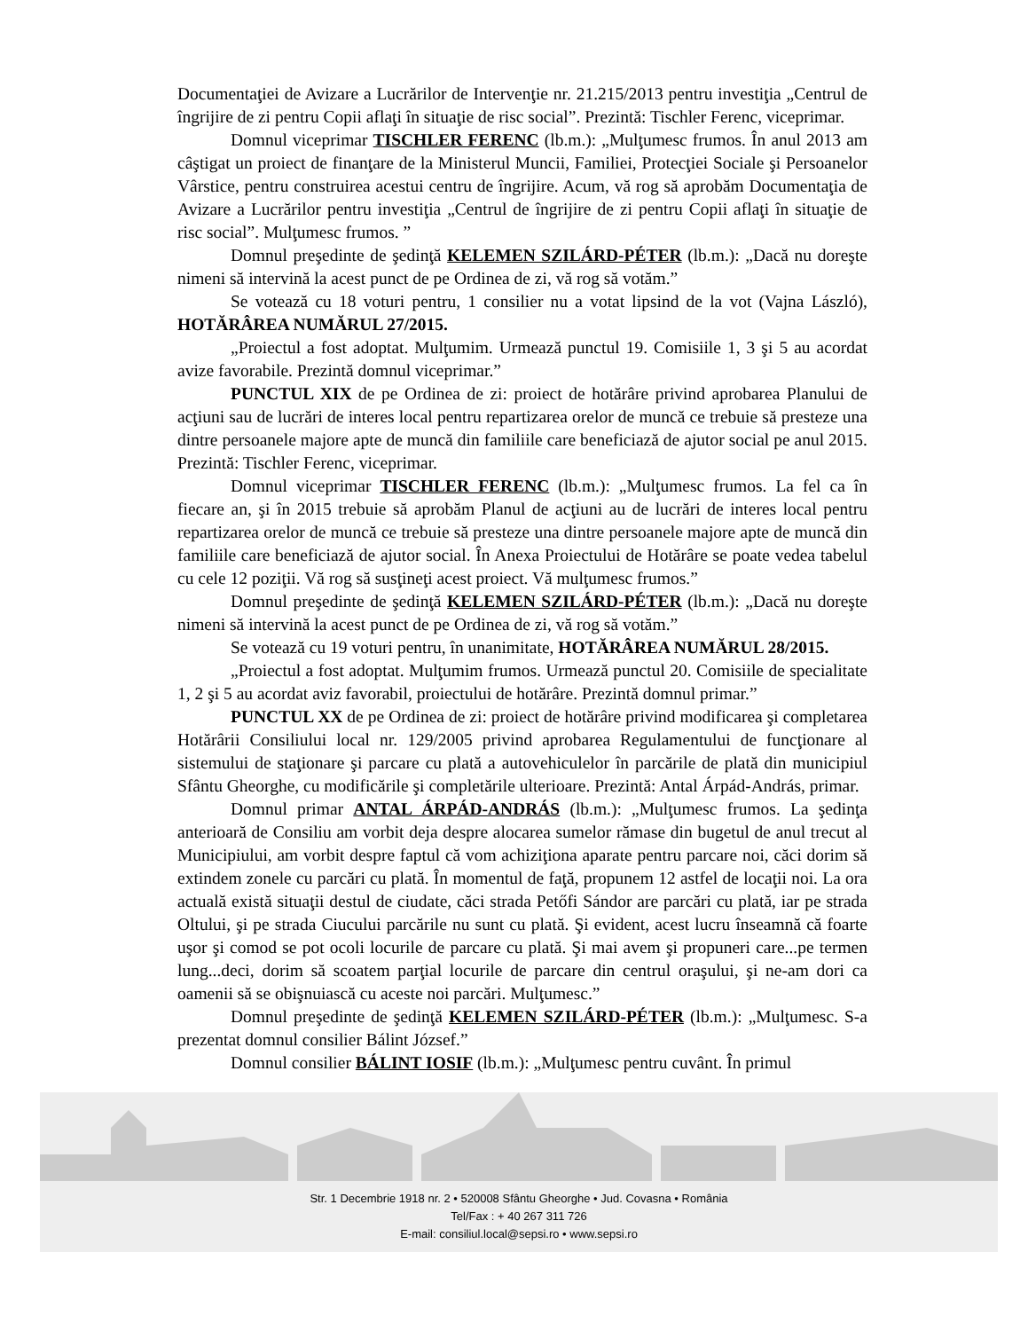Documentaţiei de Avizare a Lucrărilor de Intervenţie nr. 21.215/2013 pentru investiţia „Centrul de îngrijire de zi pentru Copii aflaţi în situaţie de risc social”. Prezintă: Tischler Ferenc, viceprimar.
Domnul viceprimar TISCHLER FERENC (lb.m.): „Mulţumesc frumos. În anul 2013 am câştigat un proiect de finanţare de la Ministerul Muncii, Familiei, Protecţiei Sociale şi Persoanelor Vârstice, pentru construirea acestui centru de îngrijire. Acum, vă rog să aprobăm Documentaţia de Avizare a Lucrărilor pentru investiţia „Centrul de îngrijire de zi pentru Copii aflaţi în situaţie de risc social”. Mulţumesc frumos. ”
Domnul preşedinte de şedinţă KELEMEN SZILÁRD-PÉTER (lb.m.): „Dacă nu doreşte nimeni să intervină la acest punct de pe Ordinea de zi, vă rog să votăm.”
Se votează cu 18 voturi pentru, 1 consilier nu a votat lipsind de la vot (Vajna László), HOTĂRÂREA NUMĂRUL 27/2015.
„Proiectul a fost adoptat. Mulţumim. Urmează punctul 19. Comisiile 1, 3 şi 5 au acordat avize favorabile. Prezintă domnul viceprimar.”
PUNCTUL XIX de pe Ordinea de zi: proiect de hotărâre privind aprobarea Planului de acţiuni sau de lucrări de interes local pentru repartizarea orelor de muncă ce trebuie să presteze una dintre persoanele majore apte de muncă din familiile care beneficiază de ajutor social pe anul 2015. Prezintă: Tischler Ferenc, viceprimar.
Domnul viceprimar TISCHLER FERENC (lb.m.): „Mulţumesc frumos. La fel ca în fiecare an, şi în 2015 trebuie să aprobăm Planul de acţiuni au de lucrări de interes local pentru repartizarea orelor de muncă ce trebuie să presteze una dintre persoanele majore apte de muncă din familiile care beneficiază de ajutor social. În Anexa Proiectului de Hotărâre se poate vedea tabelul cu cele 12 poziţii. Vă rog să susţineţi acest proiect. Vă mulţumesc frumos.”
Domnul preşedinte de şedinţă KELEMEN SZILÁRD-PÉTER (lb.m.): „Dacă nu doreşte nimeni să intervină la acest punct de pe Ordinea de zi, vă rog să votăm.”
Se votează cu 19 voturi pentru, în unanimitate, HOTĂRÂREA NUMĂRUL 28/2015.
„Proiectul a fost adoptat. Mulţumim frumos. Urmează punctul 20. Comisiile de specialitate 1, 2 şi 5 au acordat aviz favorabil, proiectului de hotărâre. Prezintă domnul primar.”
PUNCTUL XX de pe Ordinea de zi: proiect de hotărâre privind modificarea şi completarea Hotărârii Consiliului local nr. 129/2005 privind aprobarea Regulamentului de funcţionare al sistemului de staţionare şi parcare cu plată a autovehiculelor în parcările de plată din municipiul Sfântu Gheorghe, cu modificările şi completările ulterioare. Prezintă: Antal Árpád-András, primar.
Domnul primar ANTAL ÁRPÁD-ANDRÁS (lb.m.): „Mulţumesc frumos. La şedinţa anterioară de Consiliu am vorbit deja despre alocarea sumelor rămase din bugetul de anul trecut al Municipiului, am vorbit despre faptul că vom achiziţiona aparate pentru parcare noi, căci dorim să extindem zonele cu parcări cu plată. În momentul de faţă, propunem 12 astfel de locaţii noi. La ora actuală există situaţii destul de ciudate, căci strada Petőfi Sándor are parcări cu plată, iar pe strada Oltului, şi pe strada Ciucului parcările nu sunt cu plată. Şi evident, acest lucru înseamnă că foarte uşor şi comod se pot ocoli locurile de parcare cu plată. Şi mai avem şi propuneri care...pe termen lung...deci, dorim să scoatem parţial locurile de parcare din centrul oraşului, şi ne-am dori ca oamenii să se obişnuiască cu aceste noi parcări. Mulţumesc.”
Domnul preşedinte de şedinţă KELEMEN SZILÁRD-PÉTER (lb.m.): „Mulţumesc. S-a prezentat domnul consilier Bálint József.”
Domnul consilier BÁLINT IOSIF (lb.m.): „Mulţumesc pentru cuvânt. În primul
Str. 1 Decembrie 1918 nr. 2 • 520008 Sfântu Gheorghe • Jud. Covasna • România
Tel/Fax : + 40 267 311 726
E-mail: consiliul.local@sepsi.ro • www.sepsi.ro